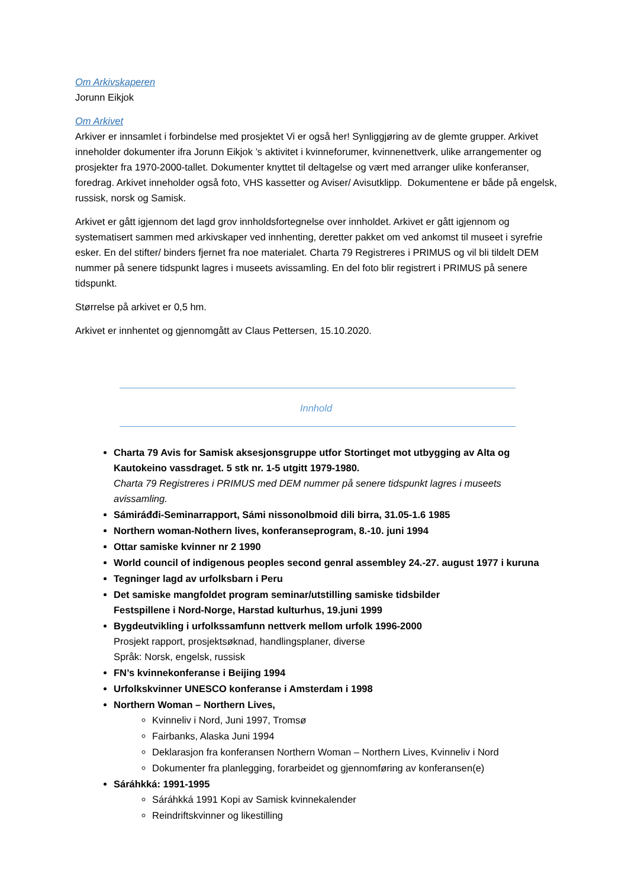Om Arkivskaperen
Jorunn Eikjok
Om Arkivet
Arkiver er innsamlet i forbindelse med prosjektet Vi er også her! Synliggjøring av de glemte grupper. Arkivet inneholder dokumenter ifra Jorunn Eikjok ’s aktivitet i kvinneforumer, kvinnenettverk, ulike arrangementer og prosjekter fra 1970-2000-tallet. Dokumenter knyttet til deltagelse og vært med arranger ulike konferanser, foredrag. Arkivet inneholder også foto, VHS kassetter og Aviser/ Avisutklipp. Dokumentene er både på engelsk, russisk, norsk og Samisk.
Arkivet er gått igjennom det lagd grov innholdsfortegnelse over innholdet. Arkivet er gått igjennom og systematisert sammen med arkivskaper ved innhenting, deretter pakket om ved ankomst til museet i syrefrie esker. En del stifter/ binders fjernet fra noe materialet. Charta 79 Registreres i PRIMUS og vil bli tildelt DEM nummer på senere tidspunkt lagres i museets avissamling. En del foto blir registrert i PRIMUS på senere tidspunkt.
Størrelse på arkivet er 0,5 hm.
Arkivet er innhentet og gjennomgått av Claus Pettersen, 15.10.2020.
Innhold
Charta 79 Avis for Samisk aksesjonsgruppe utfor Stortinget mot utbygging av Alta og Kautokeino vassdraget. 5 stk nr. 1-5 utgitt 1979-1980.
Charta 79 Registreres i PRIMUS med DEM nummer på senere tidspunkt lagres i museets avissamling.
Sámiráđđi-Seminarrapport, Sámi nissonolbmoid dili birra, 31.05-1.6 1985
Northern woman-Nothern lives, konferanseprogram, 8.-10. juni 1994
Ottar samiske kvinner nr 2 1990
World council of indigenous peoples second genral assembley 24.-27. august 1977 i kuruna
Tegninger lagd av urfolksbarn i Peru
Det samiske mangfoldet program seminar/utstilling samiske tidsbilder
Festspillene i Nord-Norge, Harstad kulturhus, 19.juni 1999
Bygdeutvikling i urfolkssamfunn nettverk mellom urfolk 1996-2000
Prosjekt rapport, prosjektsøknad, handlingsplaner, diverse
Språk: Norsk, engelsk, russisk
FN’s kvinnekonferanse i Beijing 1994
Urfolkskvinner UNESCO konferanse i Amsterdam i 1998
Northern Woman – Northern Lives,
Kvinneliv i Nord, Juni 1997, Tromsø
Fairbanks, Alaska Juni 1994
Deklarasjon fra konferansen Northern Woman – Northern Lives, Kvinneliv i Nord
Dokumenter fra planlegging, forarbeidet og gjennomføring av konferansen(e)
Sáráhkká: 1991-1995
Sáráhkká 1991 Kopi av Samisk kvinnekalender
Reindriftskvinner og likestilling